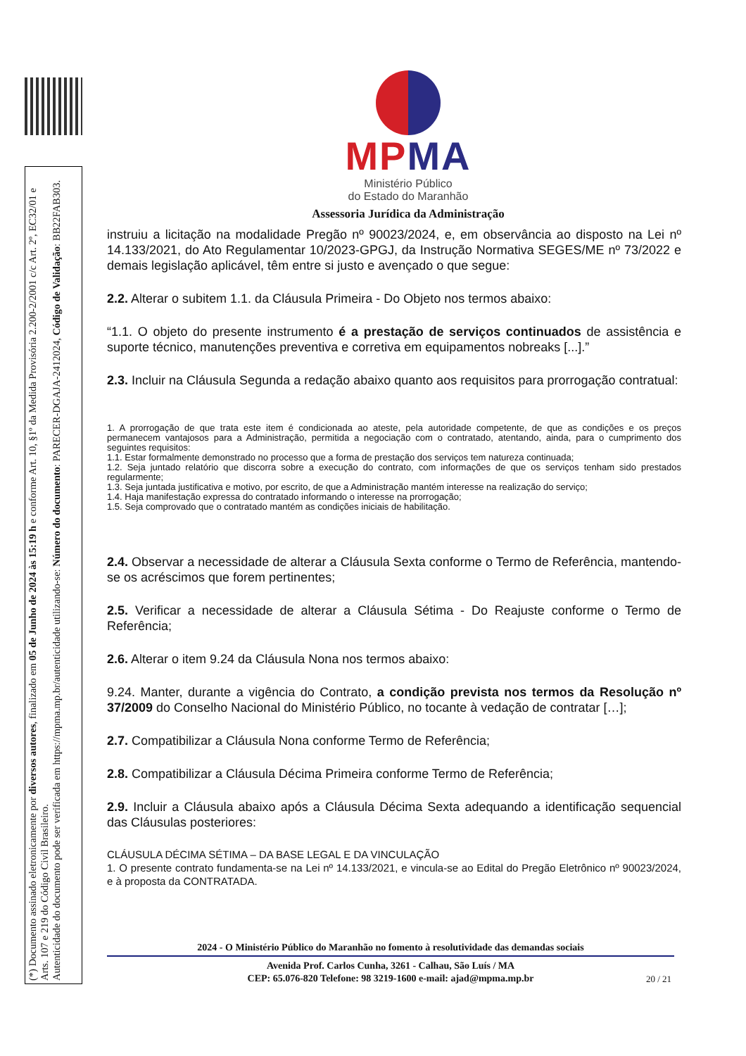(*) Documento assinado eletronicamente por diversos autores, finalizado em 05 de Junho de 2024 às 15:19 h e conforme Art. 10, §1º da Medida Provisória 2.200-2/2001 c/c Art. 2º, EC32/01 e Arts. 107 e 219 do Código Civil Brasileiro.
Autenticidade do documento pode ser verificada em https://mpma.mp.br/autenticidade utilizando-se: Número do documento: PARECER-DGAJA-2412024, Código de Validação: BB22FAB303.
MPMA
Ministério Público
do Estado do Maranhão
Assessoria Jurídica da Administração
instruiu a licitação na modalidade Pregão nº 90023/2024, e, em observância ao disposto na Lei nº 14.133/2021, do Ato Regulamentar 10/2023-GPGJ, da Instrução Normativa SEGES/ME nº 73/2022 e demais legislação aplicável, têm entre si justo e avençado o que segue:
2.2. Alterar o subitem 1.1. da Cláusula Primeira - Do Objeto nos termos abaixo:
“1.1. O objeto do presente instrumento é a prestação de serviços continuados de assistência e suporte técnico, manutenções preventiva e corretiva em equipamentos nobreaks [...].”
2.3. Incluir na Cláusula Segunda a redação abaixo quanto aos requisitos para prorrogação contratual:
1. A prorrogação de que trata este item é condicionada ao ateste, pela autoridade competente, de que as condições e os preços permanecem vantajosos para a Administração, permitida a negociação com o contratado, atentando, ainda, para o cumprimento dos seguintes requisitos:
1.1. Estar formalmente demonstrado no processo que a forma de prestação dos serviços tem natureza continuada;
1.2. Seja juntado relatório que discorra sobre a execução do contrato, com informações de que os serviços tenham sido prestados regularmente;
1.3. Seja juntada justificativa e motivo, por escrito, de que a Administração mantém interesse na realização do serviço;
1.4. Haja manifestação expressa do contratado informando o interesse na prorrogação;
1.5. Seja comprovado que o contratado mantém as condições iniciais de habilitação.
2.4. Observar a necessidade de alterar a Cláusula Sexta conforme o Termo de Referência, mantendo-se os acréscimos que forem pertinentes;
2.5. Verificar a necessidade de alterar a Cláusula Sétima - Do Reajuste conforme o Termo de Referência;
2.6. Alterar o item 9.24 da Cláusula Nona nos termos abaixo:
9.24. Manter, durante a vigência do Contrato, a condição prevista nos termos da Resolução nº 37/2009 do Conselho Nacional do Ministério Público, no tocante à vedação de contratar […];
2.7. Compatibilizar a Cláusula Nona conforme Termo de Referência;
2.8. Compatibilizar a Cláusula Décima Primeira conforme Termo de Referência;
2.9. Incluir a Cláusula abaixo após a Cláusula Décima Sexta adequando a identificação sequencial das Cláusulas posteriores:
CLÁUSULA DÉCIMA SÉTIMA – DA BASE LEGAL E DA VINCULAÇÃO
1. O presente contrato fundamenta-se na Lei nº 14.133/2021, e vincula-se ao Edital do Pregão Eletrônico nº 90023/2024, e à proposta da CONTRATADA.
2024 - O Ministério Público do Maranhão no fomento à resolutividade das demandas sociais
Avenida Prof. Carlos Cunha, 3261 - Calhau, São Luís / MA
CEP: 65.076-820 Telefone: 98 3219-1600 e-mail: ajad@mpma.mp.br
20 / 21